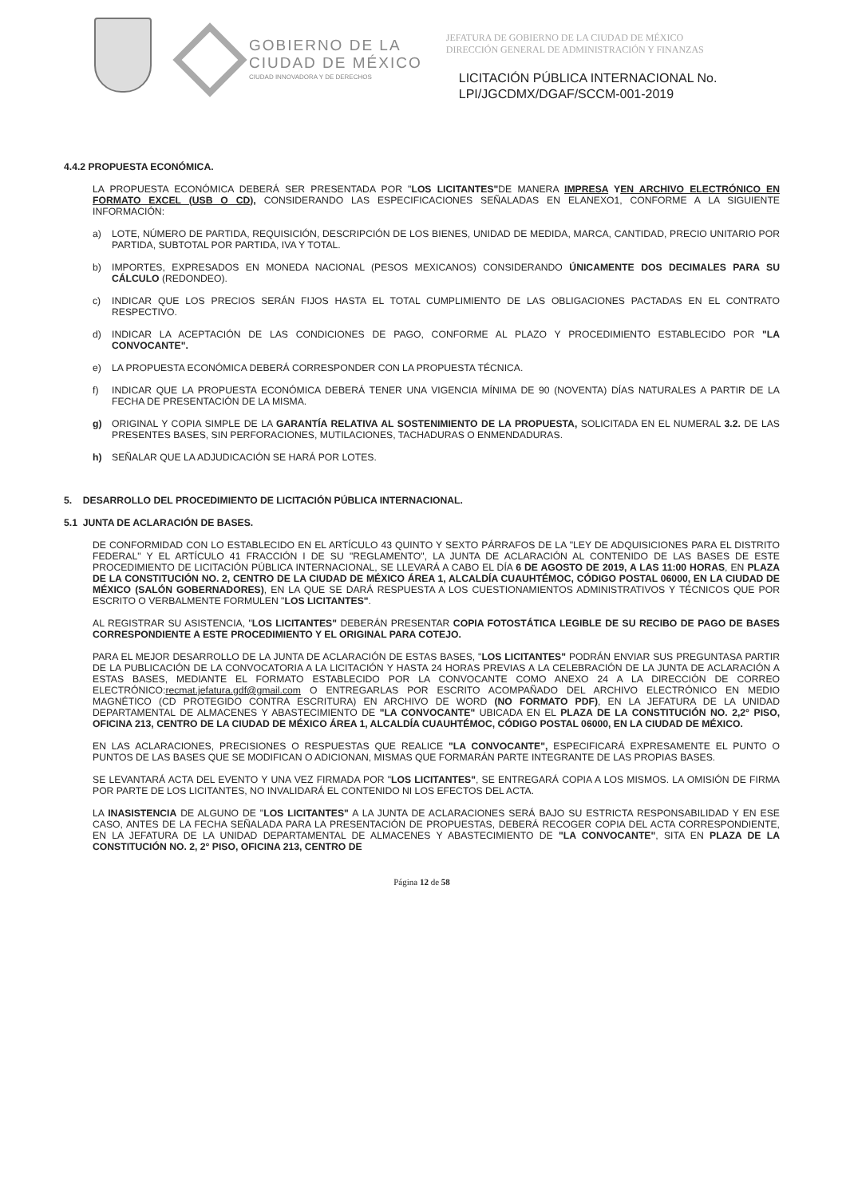GOBIERNO DE LA
CIUDAD DE MÉXICO
CIUDAD INNOVADORA Y DE DERECHOS
JEFATURA DE GOBIERNO DE LA CIUDAD DE MÉXICO
DIRECCIÓN GENERAL DE ADMINISTRACIÓN Y FINANZAS
LICITACIÓN PÚBLICA INTERNACIONAL No.
LPI/JGCDMX/DGAF/SCCM-001-2019
4.4.2 PROPUESTA ECONÓMICA.
LA PROPUESTA ECONÓMICA DEBERÁ SER PRESENTADA POR "LOS LICITANTES"DE MANERA IMPRESA YEN ARCHIVO ELECTRÓNICO EN FORMATO EXCEL (USB O CD), CONSIDERANDO LAS ESPECIFICACIONES SEÑALADAS EN ELANEXO1, CONFORME A LA SIGUIENTE INFORMACIÓN:
a) LOTE, NÚMERO DE PARTIDA, REQUISICIÓN, DESCRIPCIÓN DE LOS BIENES, UNIDAD DE MEDIDA, MARCA, CANTIDAD, PRECIO UNITARIO POR PARTIDA, SUBTOTAL POR PARTIDA, IVA Y TOTAL.
b) IMPORTES, EXPRESADOS EN MONEDA NACIONAL (PESOS MEXICANOS) CONSIDERANDO ÚNICAMENTE DOS DECIMALES PARA SU CÁLCULO (REDONDEO).
c) INDICAR QUE LOS PRECIOS SERÁN FIJOS HASTA EL TOTAL CUMPLIMIENTO DE LAS OBLIGACIONES PACTADAS EN EL CONTRATO RESPECTIVO.
d) INDICAR LA ACEPTACIÓN DE LAS CONDICIONES DE PAGO, CONFORME AL PLAZO Y PROCEDIMIENTO ESTABLECIDO POR "LA CONVOCANTE".
e) LA PROPUESTA ECONÓMICA DEBERÁ CORRESPONDER CON LA PROPUESTA TÉCNICA.
f) INDICAR QUE LA PROPUESTA ECONÓMICA DEBERÁ TENER UNA VIGENCIA MÍNIMA DE 90 (NOVENTA) DÍAS NATURALES A PARTIR DE LA FECHA DE PRESENTACIÓN DE LA MISMA.
g) ORIGINAL Y COPIA SIMPLE DE LA GARANTÍA RELATIVA AL SOSTENIMIENTO DE LA PROPUESTA, SOLICITADA EN EL NUMERAL 3.2. DE LAS PRESENTES BASES, SIN PERFORACIONES, MUTILACIONES, TACHADURAS O ENMENDADURAS.
h) SEÑALAR QUE LA ADJUDICACIÓN SE HARÁ POR LOTES.
5. DESARROLLO DEL PROCEDIMIENTO DE LICITACIÓN PÚBLICA INTERNACIONAL.
5.1 JUNTA DE ACLARACIÓN DE BASES.
DE CONFORMIDAD CON LO ESTABLECIDO EN EL ARTÍCULO 43 QUINTO Y SEXTO PÁRRAFOS DE LA "LEY DE ADQUISICIONES PARA EL DISTRITO FEDERAL" Y EL ARTÍCULO 41 FRACCIÓN I DE SU "REGLAMENTO", LA JUNTA DE ACLARACIÓN AL CONTENIDO DE LAS BASES DE ESTE PROCEDIMIENTO DE LICITACIÓN PÚBLICA INTERNACIONAL, SE LLEVARÁ A CABO EL DÍA 6 DE AGOSTO DE 2019, A LAS 11:00 HORAS, EN PLAZA DE LA CONSTITUCIÓN NO. 2, CENTRO DE LA CIUDAD DE MÉXICO ÁREA 1, ALCALDÍA CUAUHTÉMOC, CÓDIGO POSTAL 06000, EN LA CIUDAD DE MÉXICO (SALÓN GOBERNADORES), EN LA QUE SE DARÁ RESPUESTA A LOS CUESTIONAMIENTOS ADMINISTRATIVOS Y TÉCNICOS QUE POR ESCRITO O VERBALMENTE FORMULEN "LOS LICITANTES".
AL REGISTRAR SU ASISTENCIA, "LOS LICITANTES" DEBERÁN PRESENTAR COPIA FOTOSTÁTICA LEGIBLE DE SU RECIBO DE PAGO DE BASES CORRESPONDIENTE A ESTE PROCEDIMIENTO Y EL ORIGINAL PARA COTEJO.
PARA EL MEJOR DESARROLLO DE LA JUNTA DE ACLARACIÓN DE ESTAS BASES, "LOS LICITANTES" PODRÁN ENVIAR SUS PREGUNTASA PARTIR DE LA PUBLICACIÓN DE LA CONVOCATORIA A LA LICITACIÓN Y HASTA 24 HORAS PREVIAS A LA CELEBRACIÓN DE LA JUNTA DE ACLARACIÓN A ESTAS BASES, MEDIANTE EL FORMATO ESTABLECIDO POR LA CONVOCANTE COMO ANEXO 24 A LA DIRECCIÓN DE CORREO ELECTRÓNICO:recmat.jefatura.gdf@gmail.com O ENTREGARLAS POR ESCRITO ACOMPAÑADO DEL ARCHIVO ELECTRÓNICO EN MEDIO MAGNÉTICO (CD PROTEGIDO CONTRA ESCRITURA) EN ARCHIVO DE WORD (NO FORMATO PDF), EN LA JEFATURA DE LA UNIDAD DEPARTAMENTAL DE ALMACENES Y ABASTECIMIENTO DE "LA CONVOCANTE" UBICADA EN EL PLAZA DE LA CONSTITUCIÓN NO. 2,2° PISO, OFICINA 213, CENTRO DE LA CIUDAD DE MÉXICO ÁREA 1, ALCALDÍA CUAUHTÉMOC, CÓDIGO POSTAL 06000, EN LA CIUDAD DE MÉXICO.
EN LAS ACLARACIONES, PRECISIONES O RESPUESTAS QUE REALICE "LA CONVOCANTE", ESPECIFICARÁ EXPRESAMENTE EL PUNTO O PUNTOS DE LAS BASES QUE SE MODIFICAN O ADICIONAN, MISMAS QUE FORMARÁN PARTE INTEGRANTE DE LAS PROPIAS BASES.
SE LEVANTARÁ ACTA DEL EVENTO Y UNA VEZ FIRMADA POR "LOS LICITANTES", SE ENTREGARÁ COPIA A LOS MISMOS. LA OMISIÓN DE FIRMA POR PARTE DE LOS LICITANTES, NO INVALIDARÁ EL CONTENIDO NI LOS EFECTOS DEL ACTA.
LA INASISTENCIA DE ALGUNO DE "LOS LICITANTES" A LA JUNTA DE ACLARACIONES SERÁ BAJO SU ESTRICTA RESPONSABILIDAD Y EN ESE CASO, ANTES DE LA FECHA SEÑALADA PARA LA PRESENTACIÓN DE PROPUESTAS, DEBERÁ RECOGER COPIA DEL ACTA CORRESPONDIENTE, EN LA JEFATURA DE LA UNIDAD DEPARTAMENTAL DE ALMACENES Y ABASTECIMIENTO DE "LA CONVOCANTE", SITA EN PLAZA DE LA CONSTITUCIÓN NO. 2, 2° PISO, OFICINA 213, CENTRO DE
Página 12 de 58